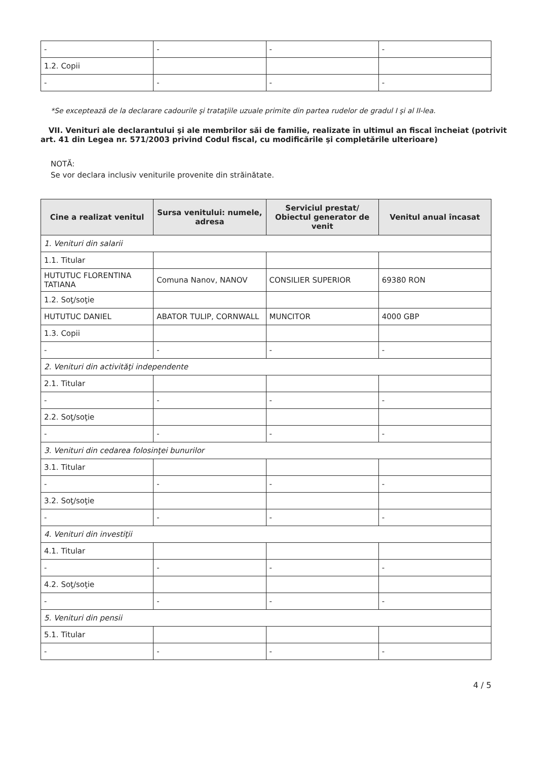| - | - | - | - |
| 1.2. Copii | | | |
| - | - | - | - |
*Se exceptează de la declarare cadourile şi trataţiile uzuale primite din partea rudelor de gradul I şi al II-lea.
VII. Venituri ale declarantului şi ale membrilor săi de familie, realizate în ultimul an fiscal încheiat (potrivit art. 41 din Legea nr. 571/2003 privind Codul fiscal, cu modificările şi completările ulterioare)
NOTĂ:
Se vor declara inclusiv veniturile provenite din străinătate.
| Cine a realizat venitul | Sursa venitului: numele, adresa | Serviciul prestat/ Obiectul generator de venit | Venitul anual încasat |
| --- | --- | --- | --- |
| 1. Venituri din salarii | | | |
| 1.1. Titular | | | |
| HUTUTUC FLORENTINA TATIANA | Comuna Nanov, NANOV | CONSILIER SUPERIOR | 69380 RON |
| 1.2. Soţ/soţie | | | |
| HUTUTUC DANIEL | ABATOR TULIP, CORNWALL | MUNCITOR | 4000 GBP |
| 1.3. Copii | | | |
| - | - | - | - |
| 2. Venituri din activităţi independente | | | |
| 2.1. Titular | | | |
| - | - | - | - |
| 2.2. Soţ/soţie | | | |
| - | - | - | - |
| 3. Venituri din cedarea folosinţei bunurilor | | | |
| 3.1. Titular | | | |
| - | - | - | - |
| 3.2. Soţ/soţie | | | |
| - | - | - | - |
| 4. Venituri din investiţii | | | |
| 4.1. Titular | | | |
| - | - | - | - |
| 4.2. Soţ/soţie | | | |
| - | - | - | - |
| 5. Venituri din pensii | | | |
| 5.1. Titular | | | |
| - | - | - | - |
4 / 5